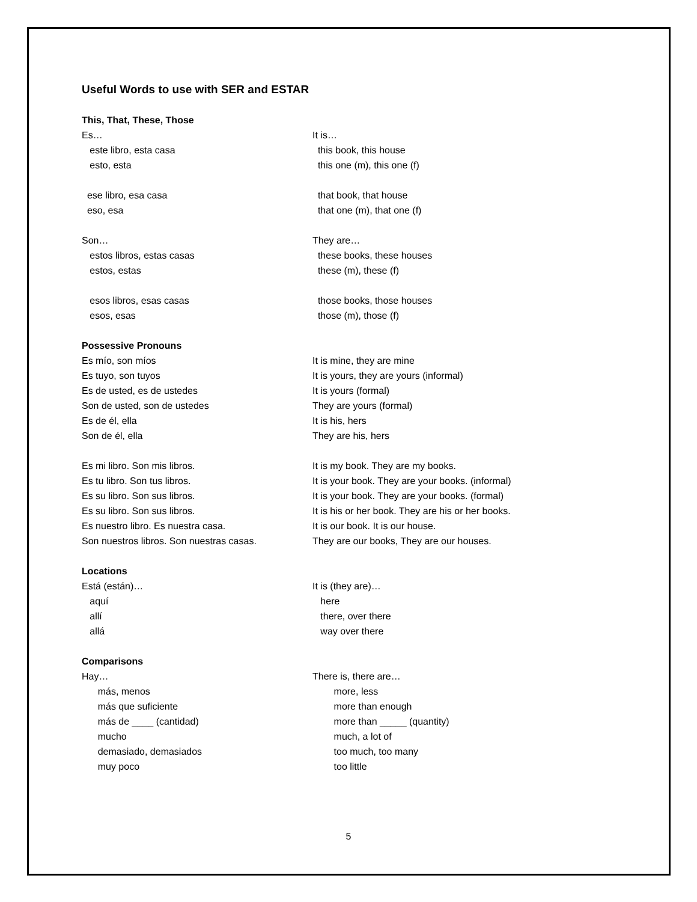Useful Words to use with SER and ESTAR
This, That, These, Those
Es…
It is…
este libro, esta casa
this book, this house
esto, esta
this one (m), this one (f)
ese libro, esa casa
that book, that house
eso, esa
that one (m), that one (f)
Son…
They are…
estos libros, estas casas
these books, these houses
estos, estas
these (m), these (f)
esos libros, esas casas
those books, those houses
esos, esas
those (m), those (f)
Possessive Pronouns
Es mío, son míos
It is mine, they are mine
Es tuyo, son tuyos
It is yours, they are yours (informal)
Es de usted, es de ustedes
It is yours (formal)
Son de usted, son de ustedes
They are yours (formal)
Es de él, ella
It is his, hers
Son de él, ella
They are his, hers
Es mi libro. Son mis libros.
It is my book. They are my books.
Es tu libro. Son tus libros.
It is your book. They are your books. (informal)
Es su libro. Son sus libros.
It is your book. They are your books. (formal)
Es su libro. Son sus libros.
It is his or her book. They are his or her books.
Es nuestro libro. Es nuestra casa.
It is our book. It is our house.
Son nuestros libros. Son nuestras casas.
They are our books, They are our houses.
Locations
Está (están)…
It is (they are)…
aquí
here
allí
there, over there
allá
way over there
Comparisons
Hay…
There is, there are…
más, menos
more, less
más que suficiente
more than enough
más de ____ (cantidad)
more than _____ (quantity)
mucho
much, a lot of
demasiado, demasiados
too much, too many
muy poco
too little
5